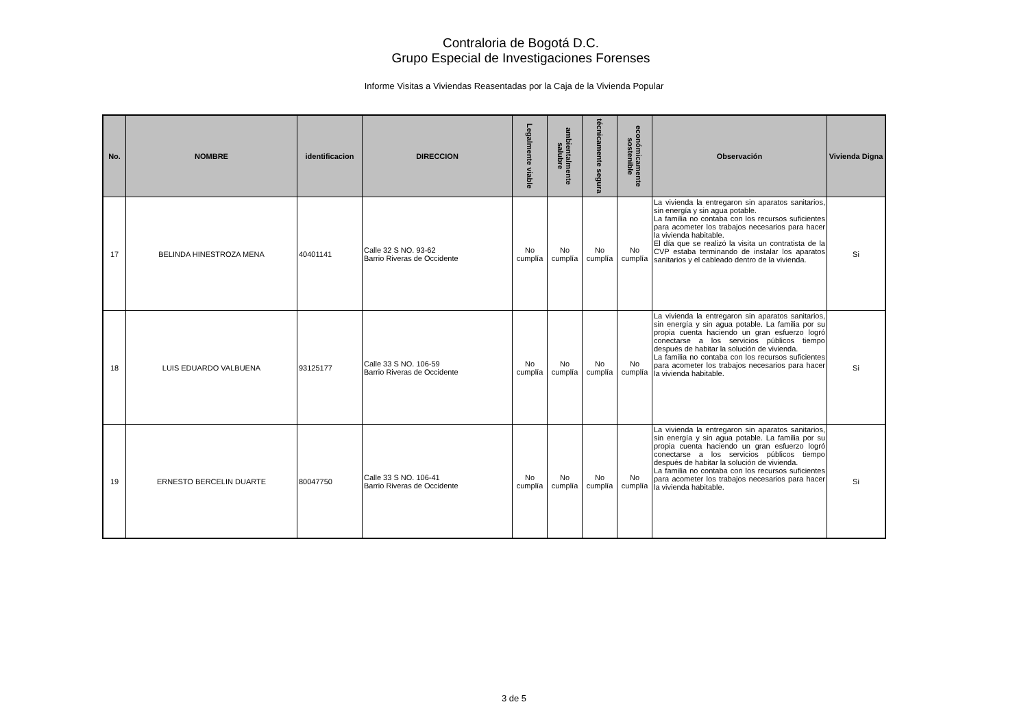Contraloria de Bogotá D.C.
Grupo Especial de Investigaciones Forenses
Informe Visitas a Viviendas Reasentadas por la Caja de la Vivienda Popular
| No. | NOMBRE | identificacion | DIRECCION | Legalmente viable | ambientalmente salubre | técnicamente segura | económicamente sostenible | Observación | Vivienda Digna |
| --- | --- | --- | --- | --- | --- | --- | --- | --- | --- |
| 17 | BELINDA HINESTROZA MENA | 40401141 | Calle 32 S NO. 93-62 Barrio Riveras de Occidente | No cumplía | No cumplía | No cumplía | No cumplía | La vivienda la entregaron sin aparatos sanitarios, sin energía y sin agua potable. La familia no contaba con los recursos suficientes para acometer los trabajos necesarios para hacer la vivienda habitable. El día que se realizó la visita un contratista de la CVP estaba terminando de instalar los aparatos sanitarios y el cableado dentro de la vivienda. | Si |
| 18 | LUIS EDUARDO VALBUENA | 93125177 | Calle 33 S NO. 106-59 Barrio Riveras de Occidente | No cumplía | No cumplía | No cumplía | No cumplía | La vivienda la entregaron sin aparatos sanitarios, sin energía y sin agua potable. La familia por su propia cuenta haciendo un gran esfuerzo logró conectarse a los servicios públicos tiempo después de habitar la solución de vivienda. La familia no contaba con los recursos suficientes para acometer los trabajos necesarios para hacer la vivienda habitable. | Si |
| 19 | ERNESTO BERCELIN DUARTE | 80047750 | Calle 33 S NO. 106-41 Barrio Riveras de Occidente | No cumplía | No cumplía | No cumplía | No cumplía | La vivienda la entregaron sin aparatos sanitarios, sin energía y sin agua potable. La familia por su propia cuenta haciendo un gran esfuerzo logró conectarse a los servicios públicos tiempo después de habitar la solución de vivienda. La familia no contaba con los recursos suficientes para acometer los trabajos necesarios para hacer la vivienda habitable. | Si |
3 de 5